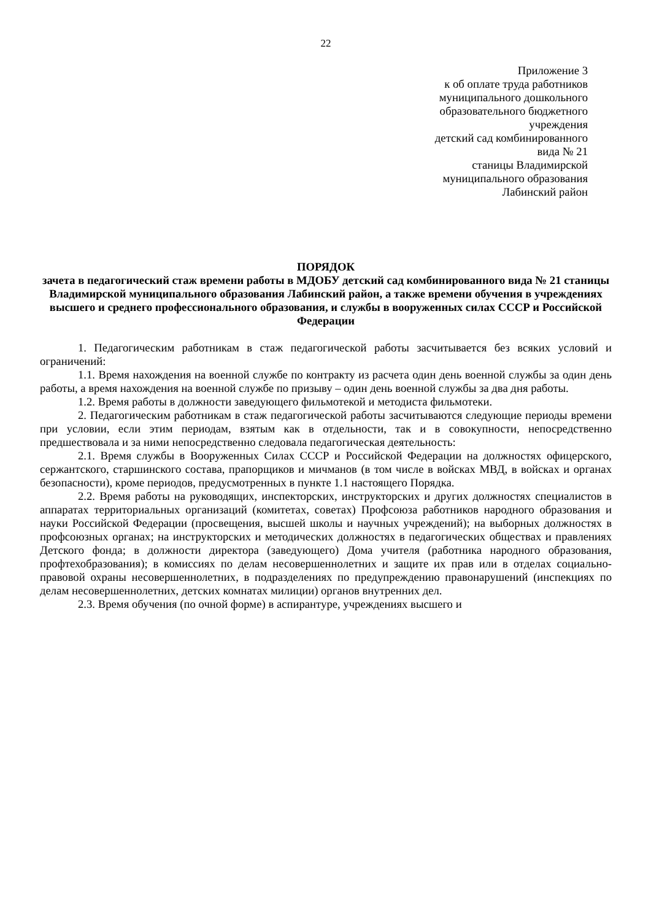22
Приложение 3
к об оплате труда работников
муниципального дошкольного
образовательного бюджетного
учреждения
детский сад комбинированного
вида № 21
станицы Владимирской
муниципального образования
Лабинский район
ПОРЯДОК
зачета в педагогический стаж времени работы в МДОБУ детский сад комбинированного вида № 21 станицы Владимирской муниципального образования Лабинский район, а также времени обучения в учреждениях высшего и среднего профессионального образования, и службы в вооруженных силах СССР и Российской Федерации
1. Педагогическим работникам в стаж педагогической работы засчитывается без всяких условий и ограничений:
1.1. Время нахождения на военной службе по контракту из расчета один день военной службы за один день работы, а время нахождения на военной службе по призыву – один день военной службы за два дня работы.
1.2. Время работы в должности заведующего фильмотекой и методиста фильмотеки.
2. Педагогическим работникам в стаж педагогической работы засчитываются следующие периоды времени при условии, если этим периодам, взятым как в отдельности, так и в совокупности, непосредственно предшествовала и за ними непосредственно следовала педагогическая деятельность:
2.1. Время службы в Вооруженных Силах СССР и Российской Федерации на должностях офицерского, сержантского, старшинского состава, прапорщиков и мичманов (в том числе в войсках МВД, в войсках и органах безопасности), кроме периодов, предусмотренных в пункте 1.1 настоящего Порядка.
2.2. Время работы на руководящих, инспекторских, инструкторских и других должностях специалистов в аппаратах территориальных организаций (комитетах, советах) Профсоюза работников народного образования и науки Российской Федерации (просвещения, высшей школы и научных учреждений); на выборных должностях в профсоюзных органах; на инструкторских и методических должностях в педагогических обществах и правлениях Детского фонда; в должности директора (заведующего) Дома учителя (работника народного образования, профтехобразования); в комиссиях по делам несовершеннолетних и защите их прав или в отделах социально-правовой охраны несовершеннолетних, в подразделениях по предупреждению правонарушений (инспекциях по делам несовершеннолетних, детских комнатах милиции) органов внутренних дел.
2.3. Время обучения (по очной форме) в аспирантуре, учреждениях высшего и